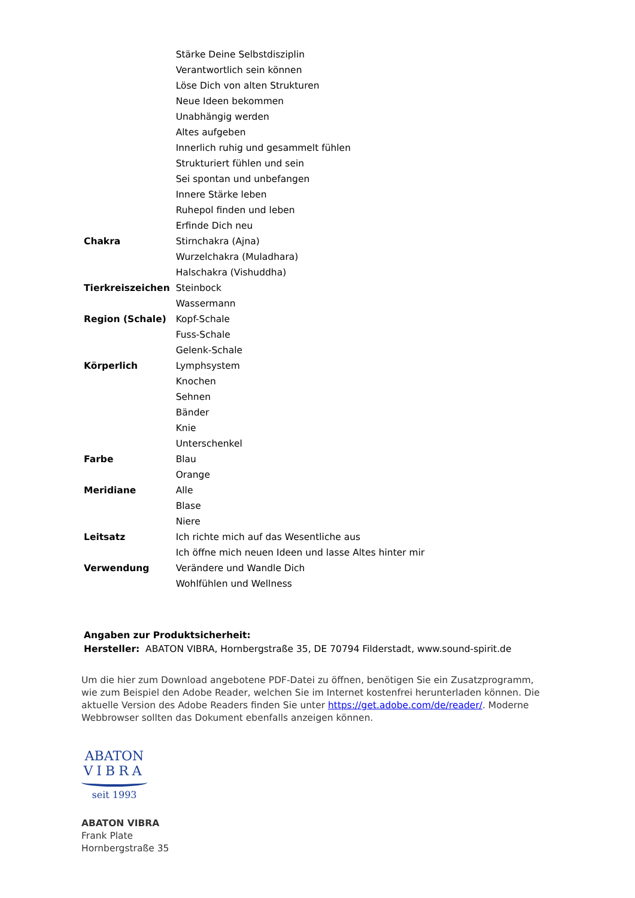| | Stärke Deine Selbstdisziplin |
| | Verantwortlich sein können |
| | Löse Dich von alten Strukturen |
| | Neue Ideen bekommen |
| | Unabhängig werden |
| | Altes aufgeben |
| | Innerlich ruhig und gesammelt fühlen |
| | Strukturiert fühlen und sein |
| | Sei spontan und unbefangen |
| | Innere Stärke leben |
| | Ruhepol finden und leben |
| | Erfinde Dich neu |
| Chakra | Stirnchakra (Ajna) |
| | Wurzelchakra (Muladhara) |
| | Halschakra (Vishuddha) |
| Tierkreiszeichen | Steinbock |
| | Wassermann |
| Region (Schale) | Kopf-Schale |
| | Fuss-Schale |
| | Gelenk-Schale |
| Körperlich | Lymphsystem |
| | Knochen |
| | Sehnen |
| | Bänder |
| | Knie |
| | Unterschenkel |
| Farbe | Blau |
| | Orange |
| Meridiane | Alle |
| | Blase |
| | Niere |
| Leitsatz | Ich richte mich auf das Wesentliche aus |
| | Ich öffne mich neuen Ideen und lasse Altes hinter mir |
| Verwendung | Verändere und Wandle Dich |
| | Wohlfühlen und Wellness |
Angaben zur Produktsicherheit:
Hersteller: ABATON VIBRA, Hornbergstraße 35, DE 70794 Filderstadt, www.sound-spirit.de
Um die hier zum Download angebotene PDF-Datei zu öffnen, benötigen Sie ein Zusatzprogramm, wie zum Beispiel den Adobe Reader, welchen Sie im Internet kostenfrei herunterladen können. Die aktuelle Version des Adobe Readers finden Sie unter https://get.adobe.com/de/reader/. Moderne Webbrowser sollten das Dokument ebenfalls anzeigen können.
ABATON
VIBRA
seit 1993
ABATON VIBRA
Frank Plate
Hornbergstraße 35